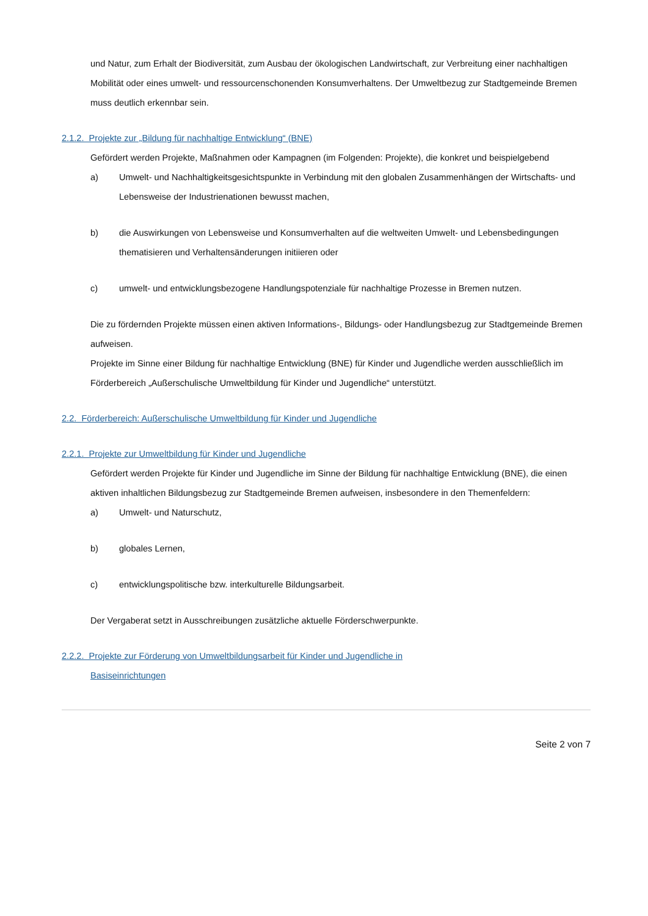und Natur, zum Erhalt der Biodiversität, zum Ausbau der ökologischen Landwirtschaft, zur Verbreitung einer nachhaltigen Mobilität oder eines umwelt- und ressourcenschonenden Konsumverhaltens. Der Umweltbezug zur Stadtgemeinde Bremen muss deutlich erkennbar sein.
2.1.2. Projekte zur „Bildung für nachhaltige Entwicklung“ (BNE)
Gefördert werden Projekte, Maßnahmen oder Kampagnen (im Folgenden: Projekte), die konkret und beispielgebend
a) Umwelt- und Nachhaltigkeitsgesichtspunkte in Verbindung mit den globalen Zusammenhängen der Wirtschafts- und Lebensweise der Industrienationen bewusst machen,
b) die Auswirkungen von Lebensweise und Konsumverhalten auf die weltweiten Umwelt- und Lebensbedingungen thematisieren und Verhaltensänderungen initiieren oder
c) umwelt- und entwicklungsbezogene Handlungspotenziale für nachhaltige Prozesse in Bremen nutzen.
Die zu fördernden Projekte müssen einen aktiven Informations-, Bildungs- oder Handlungsbezug zur Stadtgemeinde Bremen aufweisen.
Projekte im Sinne einer Bildung für nachhaltige Entwicklung (BNE) für Kinder und Jugendliche werden ausschließlich im Förderbereich „Außerschulische Umweltbildung für Kinder und Jugendliche“ unterstützt.
2.2. Förderbereich: Außerschulische Umweltbildung für Kinder und Jugendliche
2.2.1. Projekte zur Umweltbildung für Kinder und Jugendliche
Gefördert werden Projekte für Kinder und Jugendliche im Sinne der Bildung für nachhaltige Entwicklung (BNE), die einen aktiven inhaltlichen Bildungsbezug zur Stadtgemeinde Bremen aufweisen, insbesondere in den Themenfeldern:
a) Umwelt- und Naturschutz,
b) globales Lernen,
c) entwicklungspolitische bzw. interkulturelle Bildungsarbeit.
Der Vergaberat setzt in Ausschreibungen zusätzliche aktuelle Förderschwerpunkte.
2.2.2. Projekte zur Förderung von Umweltbildungsarbeit für Kinder und Jugendliche in
Basiseinrichtungen
Seite 2 von 7